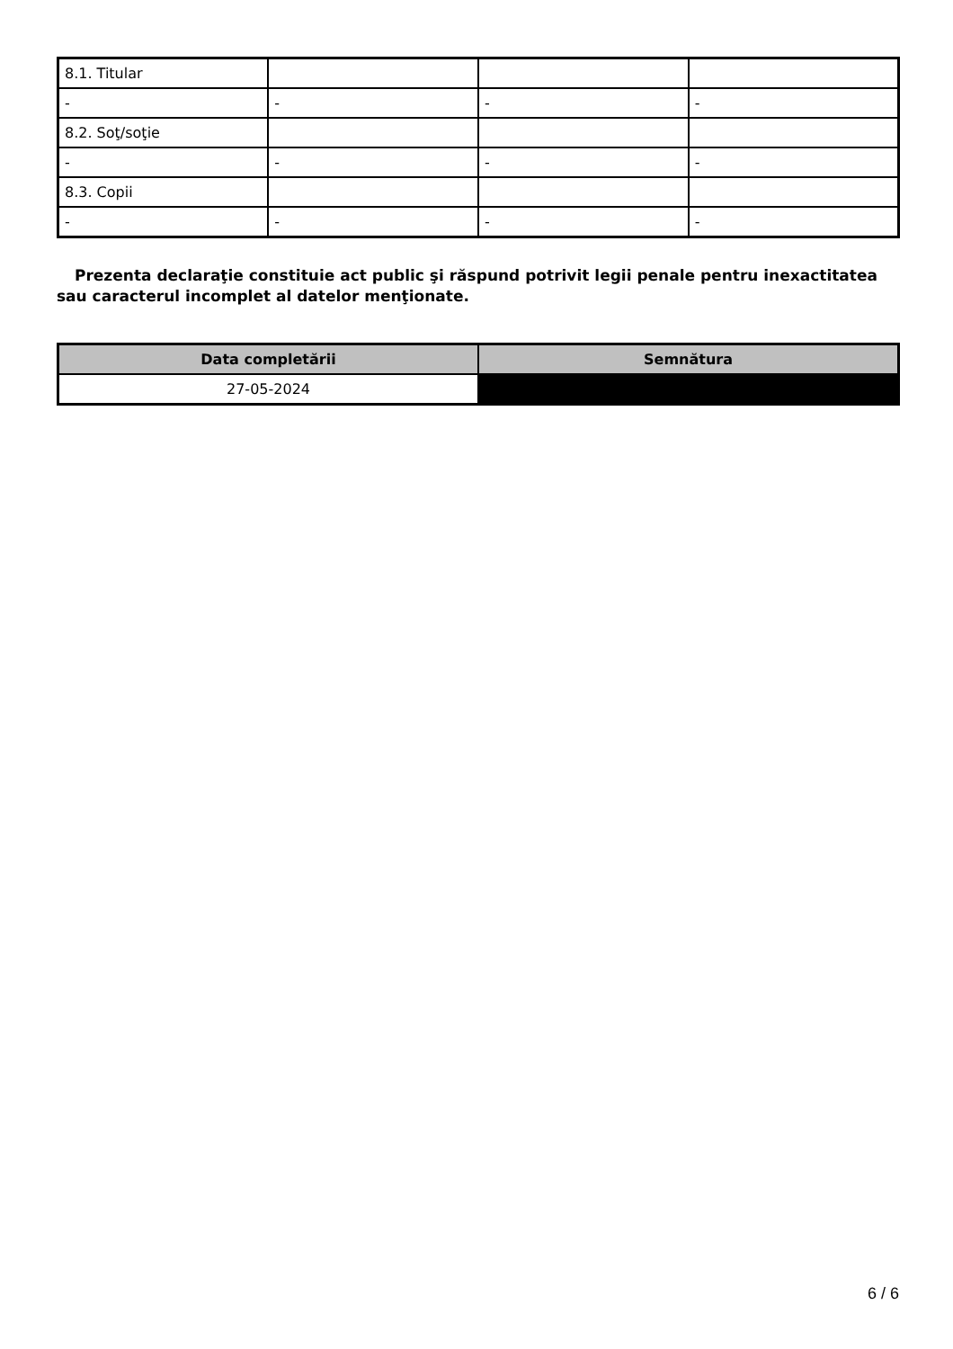| 8.1. Titular | | | |
| - | - | - | - |
| 8.2. Soţ/soţie | | | |
| - | - | - | - |
| 8.3. Copii | | | |
| - | - | - | - |
Prezenta declaraţie constituie act public şi răspund potrivit legii penale pentru inexactitatea sau caracterul incomplet al datelor menţionate.
| Data completării | Semnătura |
| --- | --- |
| 27-05-2024 | |
6 / 6